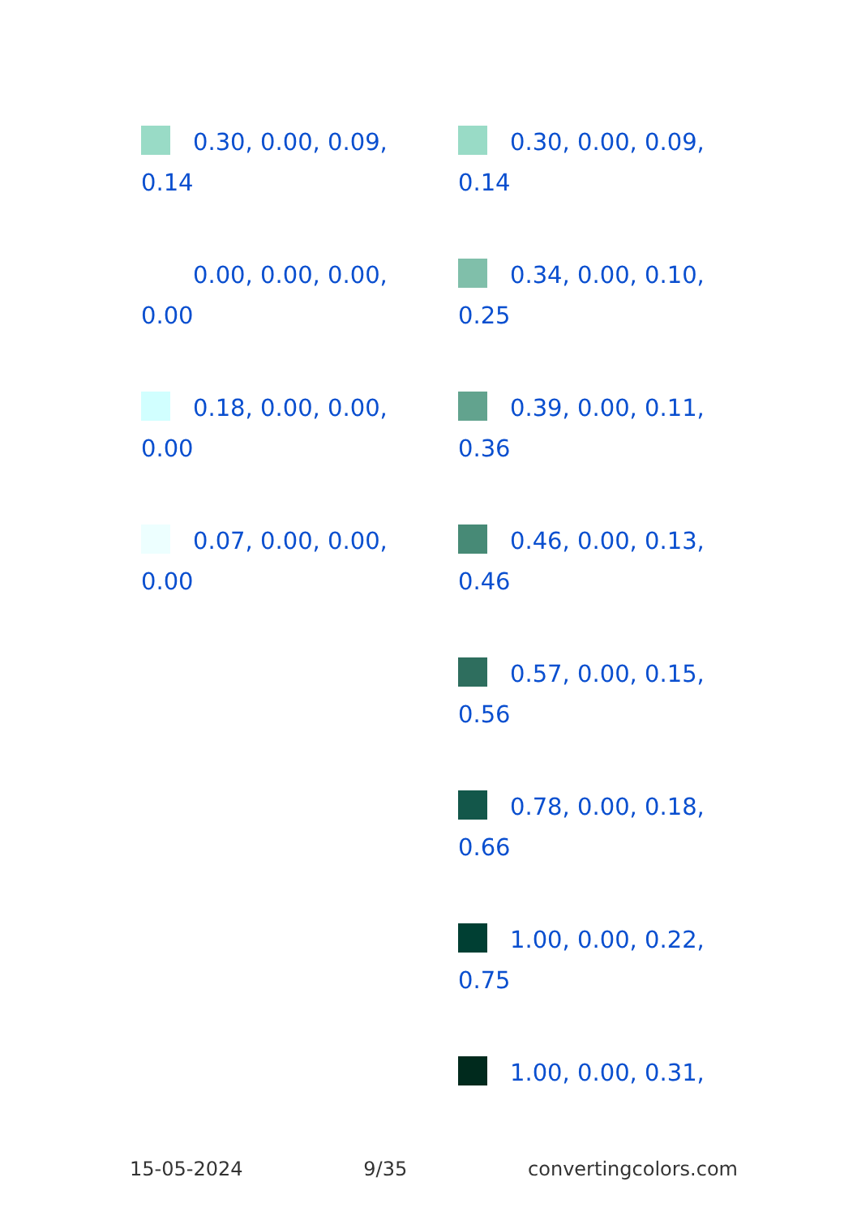0.30, 0.00, 0.09, 0.14
0.00, 0.00, 0.00, 0.00
0.18, 0.00, 0.00, 0.00
0.07, 0.00, 0.00, 0.00
0.30, 0.00, 0.09, 0.14
0.34, 0.00, 0.10, 0.25
0.39, 0.00, 0.11, 0.36
0.46, 0.00, 0.13, 0.46
0.57, 0.00, 0.15, 0.56
0.78, 0.00, 0.18, 0.66
1.00, 0.00, 0.22, 0.75
1.00, 0.00, 0.31,
15-05-2024 9/35 convertingcolors.com